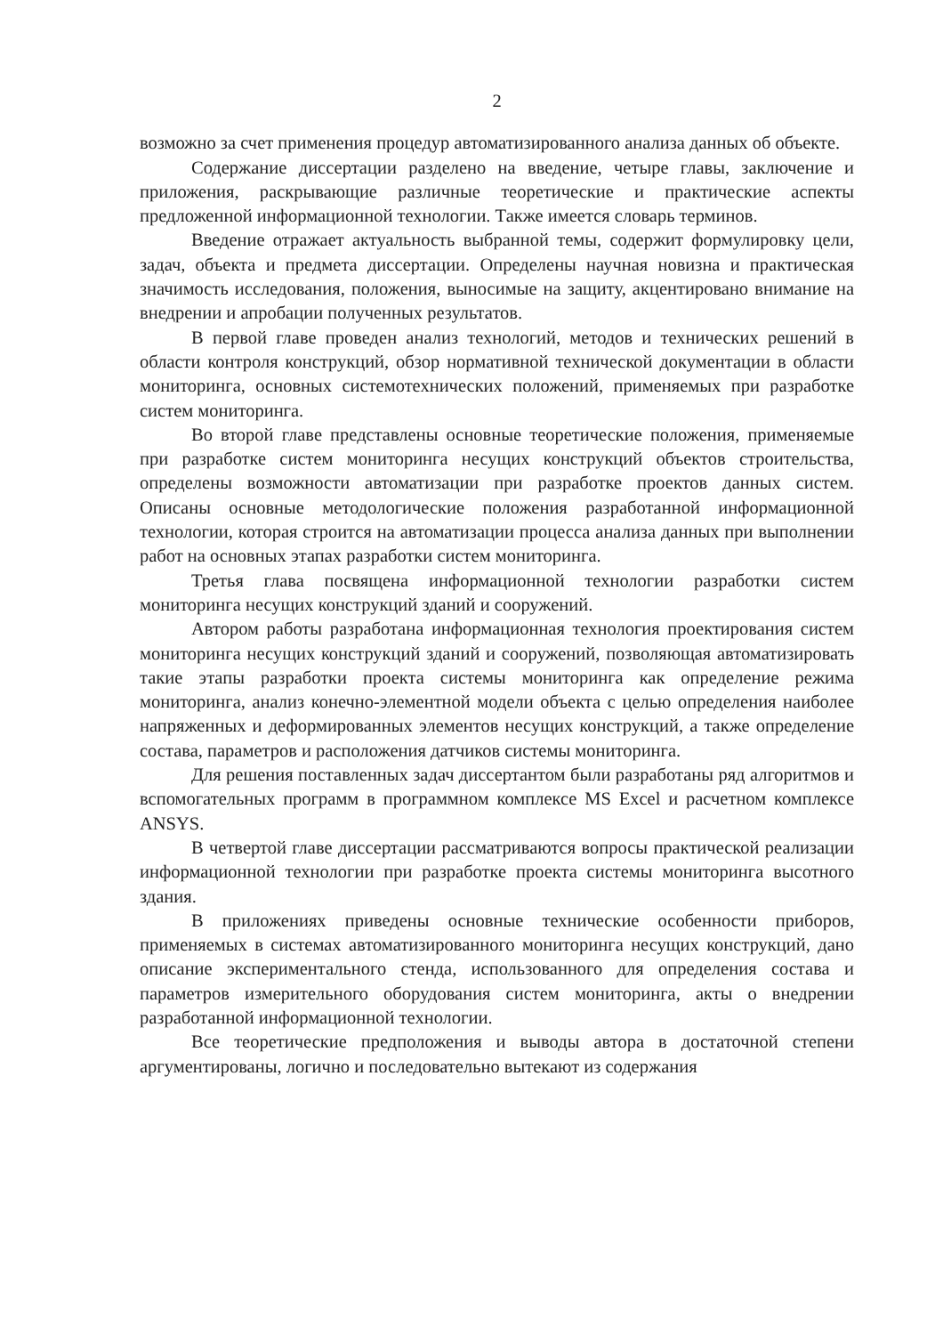2
возможно за счет применения процедур автоматизированного анализа данных об объекте.
Содержание диссертации разделено на введение, четыре главы, заключение и приложения, раскрывающие различные теоретические и практические аспекты предложенной информационной технологии. Также имеется словарь терминов.
Введение отражает актуальность выбранной темы, содержит формулировку цели, задач, объекта и предмета диссертации. Определены научная новизна и практическая значимость исследования, положения, выносимые на защиту, акцентировано внимание на внедрении и апробации полученных результатов.
В первой главе проведен анализ технологий, методов и технических решений в области контроля конструкций, обзор нормативной технической документации в области мониторинга, основных системотехнических положений, применяемых при разработке систем мониторинга.
Во второй главе представлены основные теоретические положения, применяемые при разработке систем мониторинга несущих конструкций объектов строительства, определены возможности автоматизации при разработке проектов данных систем. Описаны основные методологические положения разработанной информационной технологии, которая строится на автоматизации процесса анализа данных при выполнении работ на основных этапах разработки систем мониторинга.
Третья глава посвящена информационной технологии разработки систем мониторинга несущих конструкций зданий и сооружений.
Автором работы разработана информационная технология проектирования систем мониторинга несущих конструкций зданий и сооружений, позволяющая автоматизировать такие этапы разработки проекта системы мониторинга как определение режима мониторинга, анализ конечно-элементной модели объекта с целью определения наиболее напряженных и деформированных элементов несущих конструкций, а также определение состава, параметров и расположения датчиков системы мониторинга.
Для решения поставленных задач диссертантом были разработаны ряд алгоритмов и вспомогательных программ в программном комплексе MS Excel и расчетном комплексе ANSYS.
В четвертой главе диссертации рассматриваются вопросы практической реализации информационной технологии при разработке проекта системы мониторинга высотного здания.
В приложениях приведены основные технические особенности приборов, применяемых в системах автоматизированного мониторинга несущих конструкций, дано описание экспериментального стенда, использованного для определения состава и параметров измерительного оборудования систем мониторинга, акты о внедрении разработанной информационной технологии.
Все теоретические предположения и выводы автора в достаточной степени аргументированы, логично и последовательно вытекают из содержания